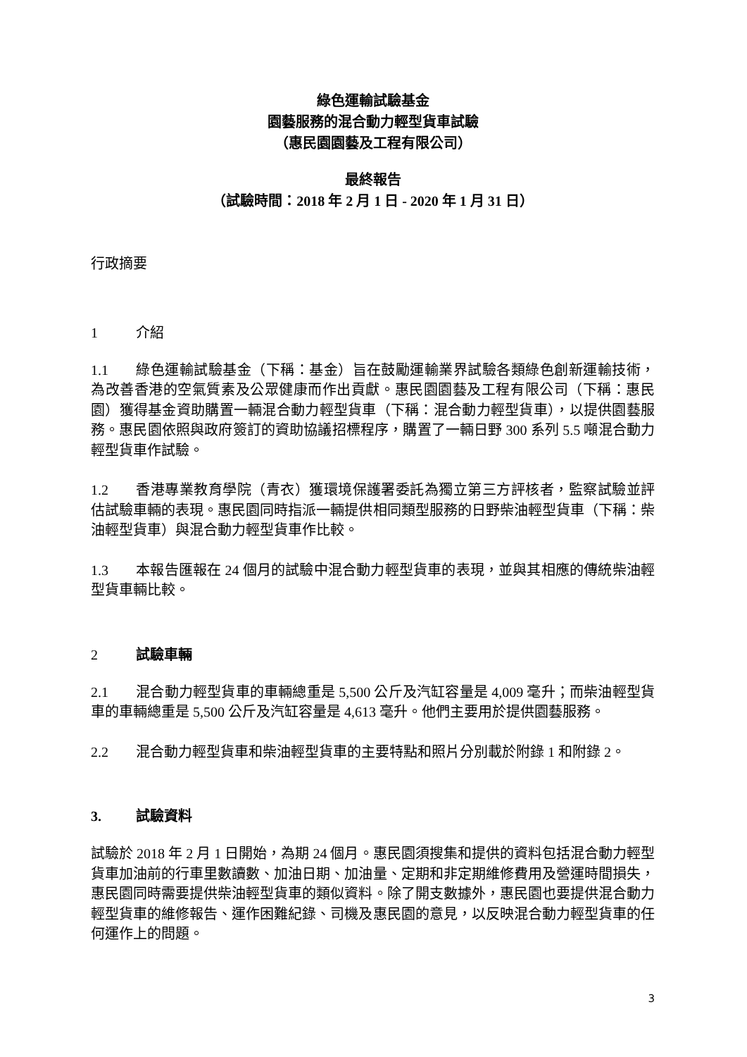綠色運輸試驗基金
園藝服務的混合動力輕型貨車試驗
（惠民園園藝及工程有限公司）
最終報告
（試驗時間：2018 年 2 月 1 日 - 2020 年 1 月 31 日）
行政摘要
1 介紹
1.1 綠色運輸試驗基金（下稱：基金）旨在鼓勵運輸業界試驗各類綠色創新運輸技術，為改善香港的空氣質素及公眾健康而作出貢獻。惠民園園藝及工程有限公司（下稱：惠民園）獲得基金資助購置一輛混合動力輕型貨車（下稱：混合動力輕型貨車），以提供園藝服務。惠民園依照與政府簽訂的資助協議招標程序，購置了一輛日野 300 系列 5.5 噸混合動力輕型貨車作試驗。
1.2 香港專業教育學院（青衣）獲環境保護署委託為獨立第三方評核者，監察試驗並評估試驗車輛的表現。惠民園同時指派一輛提供相同類型服務的日野柴油輕型貨車（下稱：柴油輕型貨車）與混合動力輕型貨車作比較。
1.3 本報告匯報在 24 個月的試驗中混合動力輕型貨車的表現，並與其相應的傳統柴油輕型貨車輛比較。
2 試驗車輛
2.1 混合動力輕型貨車的車輛總重是 5,500 公斤及汽缸容量是 4,009 毫升；而柴油輕型貨車的車輛總重是 5,500 公斤及汽缸容量是 4,613 毫升。他們主要用於提供園藝服務。
2.2 混合動力輕型貨車和柴油輕型貨車的主要特點和照片分別載於附錄 1 和附錄 2。
3. 試驗資料
試驗於 2018 年 2 月 1 日開始，為期 24 個月。惠民園須搜集和提供的資料包括混合動力輕型貨車加油前的行車里數讀數、加油日期、加油量、定期和非定期維修費用及營運時間損失， 惠民園同時需要提供柴油輕型貨車的類似資料。除了開支數據外，惠民園也要提供混合動力輕型貨車的維修報告、運作困難紀錄、司機及惠民園的意見，以反映混合動力輕型貨車的任何運作上的問題。
3